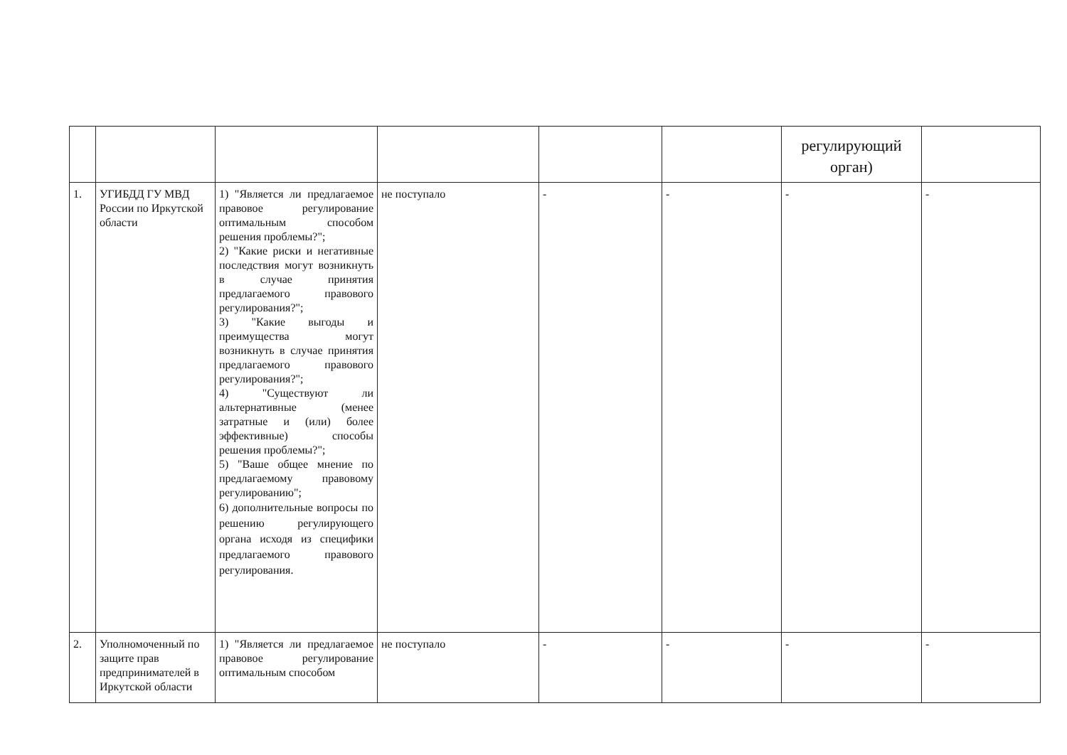| | | | | | | регулирующий орган) | |
| 1. | УГИБДД ГУ МВД России по Иркутской области | 1) "Является ли предлагаемое правовое регулирование оптимальным способом решения проблемы?"; 2) "Какие риски и негативные последствия могут возникнуть в случае принятия предлагаемого правового регулирования?"; 3) "Какие выгоды и преимущества могут возникнуть в случае принятия предлагаемого правового регулирования?"; 4) "Существуют ли альтернативные (менее затратные и (или) более эффективные) способы решения проблемы?"; 5) "Ваше общее мнение по предлагаемому правовому регулированию"; 6) дополнительные вопросы по решению регулирующего органа исходя из специфики предлагаемого правового регулирования. | не поступало | - | - | - | - |
| 2. | Уполномоченный по защите прав предпринимателей в Иркутской области | 1) "Является ли предлагаемое правовое регулирование оптимальным способом | не поступало | - | - | - | - |